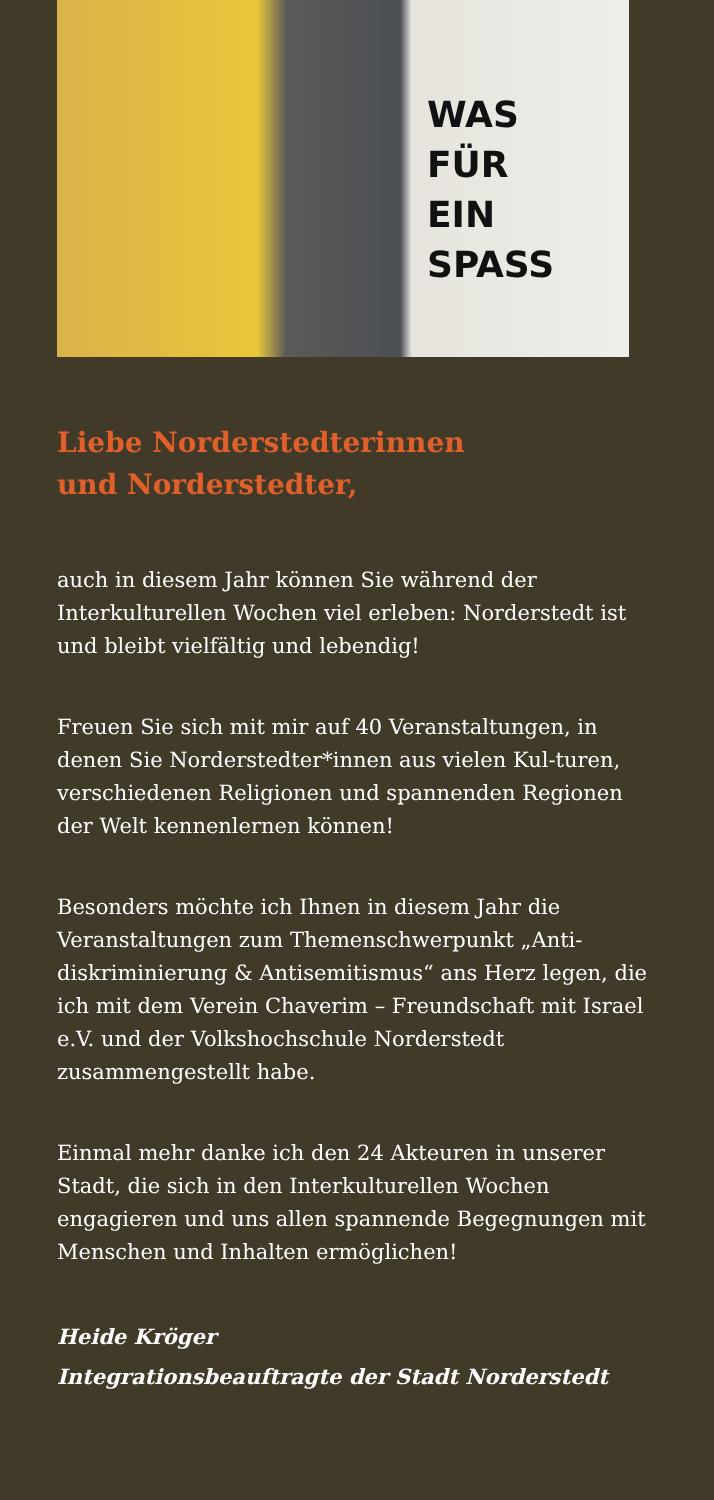WAS
FÜR
EIN
SPASS
Liebe Norderstedterinnen
und Norderstedter,
auch in diesem Jahr können Sie während der Interkulturellen Wochen viel erleben: Norderstedt ist und bleibt vielfältig und lebendig!
Freuen Sie sich mit mir auf 40 Veranstaltungen, in denen Sie Norderstedter*innen aus vielen Kul-turen, verschiedenen Religionen und spannenden Regionen der Welt kennenlernen können!
Besonders möchte ich Ihnen in diesem Jahr die Veranstaltungen zum Themenschwerpunkt „Anti-diskriminierung & Antisemitismus“ ans Herz legen, die ich mit dem Verein Chaverim – Freundschaft mit Israel e.V. und der Volkshochschule Norderstedt zusammengestellt habe.
Einmal mehr danke ich den 24 Akteuren in unserer Stadt, die sich in den Interkulturellen Wochen engagieren und uns allen spannende Begegnungen mit Menschen und Inhalten ermöglichen!
Heide Kröger
Integrationsbeauftragte der Stadt Norderstedt